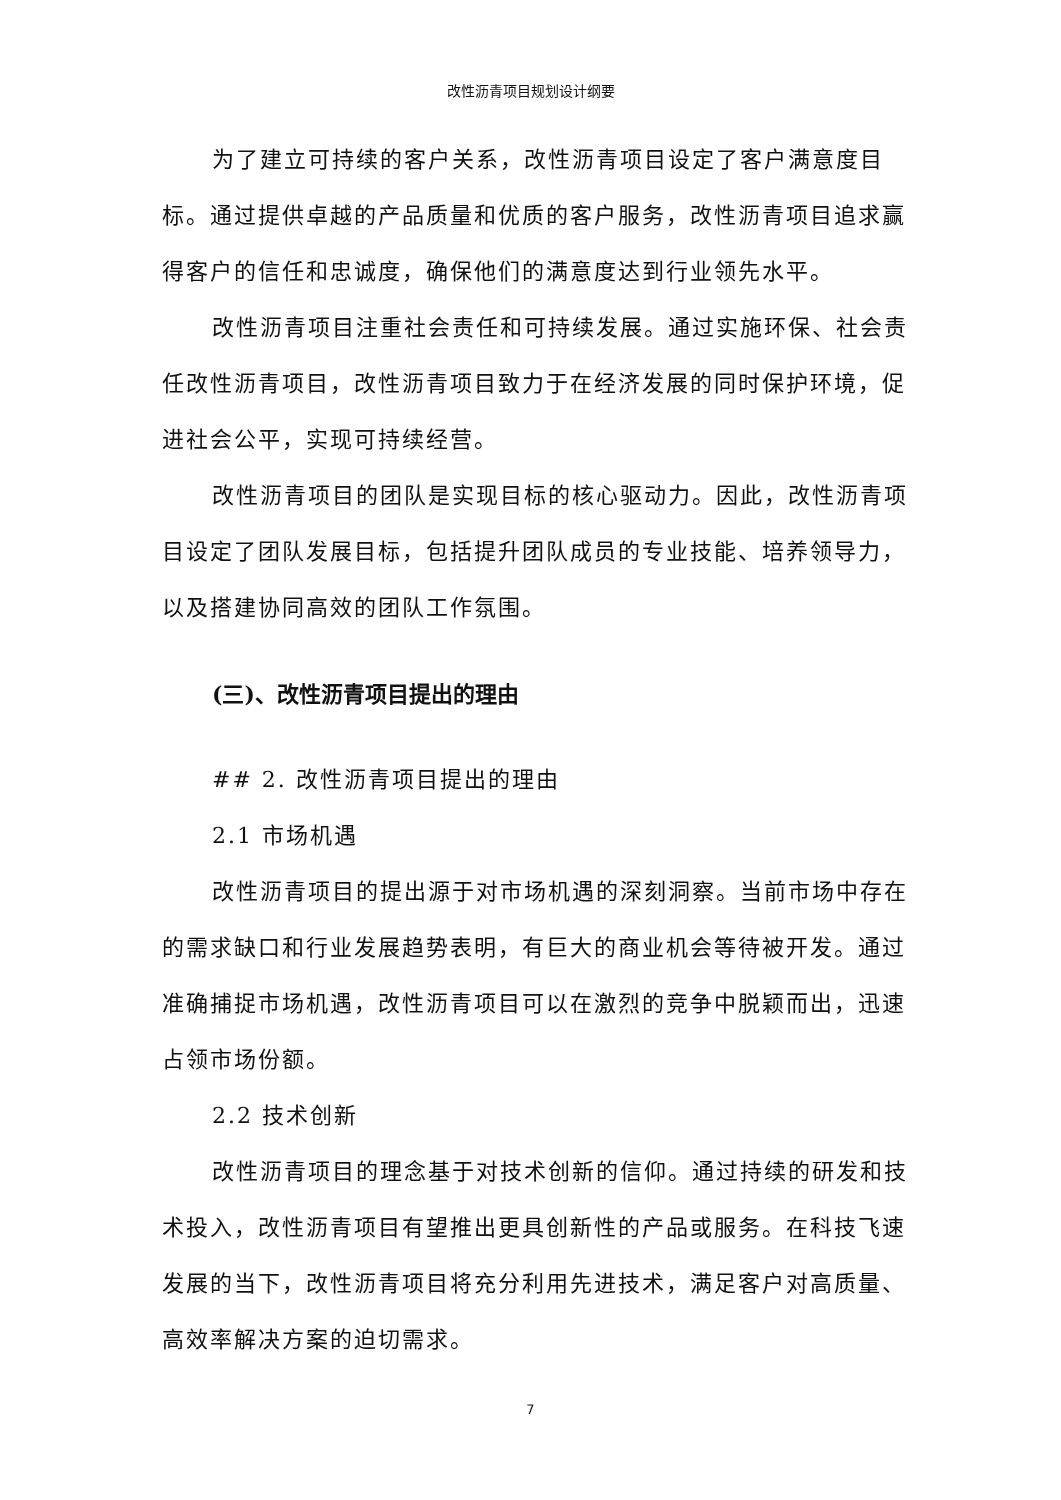改性沥青项目规划设计纲要
为了建立可持续的客户关系，改性沥青项目设定了客户满意度目标。通过提供卓越的产品质量和优质的客户服务，改性沥青项目追求赢得客户的信任和忠诚度，确保他们的满意度达到行业领先水平。
改性沥青项目注重社会责任和可持续发展。通过实施环保、社会责任改性沥青项目，改性沥青项目致力于在经济发展的同时保护环境，促进社会公平，实现可持续经营。
改性沥青项目的团队是实现目标的核心驱动力。因此，改性沥青项目设定了团队发展目标，包括提升团队成员的专业技能、培养领导力，以及搭建协同高效的团队工作氛围。
(三)、改性沥青项目提出的理由
## 2. 改性沥青项目提出的理由
2.1 市场机遇
改性沥青项目的提出源于对市场机遇的深刻洞察。当前市场中存在的需求缺口和行业发展趋势表明，有巨大的商业机会等待被开发。通过准确捕捉市场机遇，改性沥青项目可以在激烈的竞争中脱颖而出，迅速占领市场份额。
2.2 技术创新
改性沥青项目的理念基于对技术创新的信仰。通过持续的研发和技术投入，改性沥青项目有望推出更具创新性的产品或服务。在科技飞速发展的当下，改性沥青项目将充分利用先进技术，满足客户对高质量、高效率解决方案的迫切需求。
7